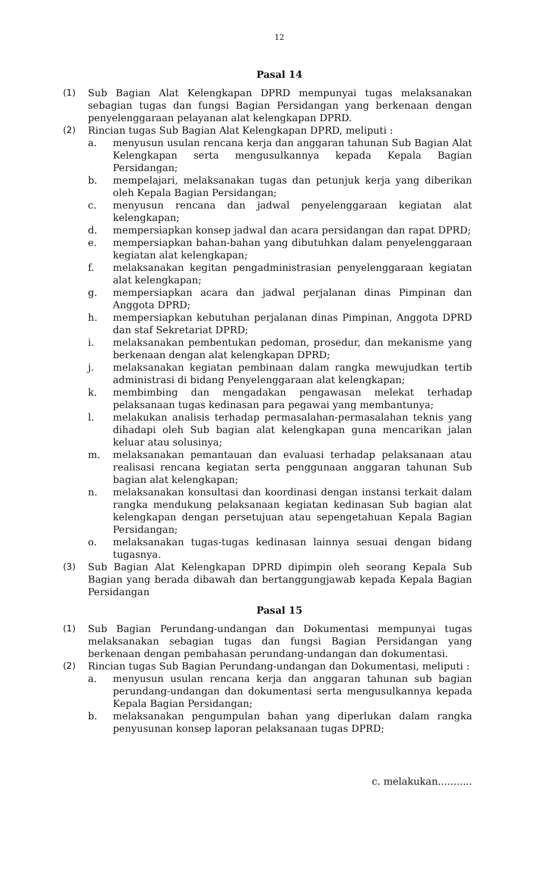12
Pasal 14
(1) Sub Bagian Alat Kelengkapan DPRD mempunyai tugas melaksanakan sebagian tugas dan fungsi Bagian Persidangan yang berkenaan dengan penyelenggaraan pelayanan alat kelengkapan DPRD.
(2) Rincian tugas Sub Bagian Alat Kelengkapan DPRD, meliputi :
a. menyusun usulan rencana kerja dan anggaran tahunan Sub Bagian Alat Kelengkapan serta mengusulkannya kepada Kepala Bagian Persidangan;
b. mempelajari, melaksanakan tugas dan petunjuk kerja yang diberikan oleh Kepala Bagian Persidangan;
c. menyusun rencana dan jadwal penyelenggaraan kegiatan alat kelengkapan;
d. mempersiapkan konsep jadwal dan acara persidangan dan rapat DPRD;
e. mempersiapkan bahan-bahan yang dibutuhkan dalam penyelenggaraan kegiatan alat kelengkapan;
f. melaksanakan kegitan pengadministrasian penyelenggaraan kegiatan alat kelengkapan;
g. mempersiapkan acara dan jadwal perjalanan dinas Pimpinan dan Anggota DPRD;
h. mempersiapkan kebutuhan perjalanan dinas Pimpinan, Anggota DPRD dan staf Sekretariat DPRD;
i. melaksanakan pembentukan pedoman, prosedur, dan mekanisme yang berkenaan dengan alat kelengkapan DPRD;
j. melaksanakan kegiatan pembinaan dalam rangka mewujudkan tertib administrasi di bidang Penyelenggaraan alat kelengkapan;
k. membimbing dan mengadakan pengawasan melekat terhadap pelaksanaan tugas kedinasan para pegawai yang membantunya;
l. melakukan analisis terhadap permasalahan-permasalahan teknis yang dihadapi oleh Sub bagian alat kelengkapan guna mencarikan jalan keluar atau solusinya;
m. melaksanakan pemantauan dan evaluasi terhadap pelaksanaan atau realisasi rencana kegiatan serta penggunaan anggaran tahunan Sub bagian alat kelengkapan;
n. melaksanakan konsultasi dan koordinasi dengan instansi terkait dalam rangka mendukung pelaksanaan kegiatan kedinasan Sub bagian alat kelengkapan dengan persetujuan atau sepengetahuan Kepala Bagian Persidangan;
o. melaksanakan tugas-tugas kedinasan lainnya sesuai dengan bidang tugasnya.
(3) Sub Bagian Alat Kelengkapan DPRD dipimpin oleh seorang Kepala Sub Bagian yang berada dibawah dan bertanggungjawab kepada Kepala Bagian Persidangan
Pasal 15
(1) Sub Bagian Perundang-undangan dan Dokumentasi mempunyai tugas melaksanakan sebagian tugas dan fungsi Bagian Persidangan yang berkenaan dengan pembahasan perundang-undangan dan dokumentasi.
(2) Rincian tugas Sub Bagian Perundang-undangan dan Dokumentasi, meliputi :
a. menyusun usulan rencana kerja dan anggaran tahunan sub bagian perundang-undangan dan dokumentasi serta mengusulkannya kepada Kepala Bagian Persidangan;
b. melaksanakan pengumpulan bahan yang diperlukan dalam rangka penyusunan konsep laporan pelaksanaan tugas DPRD;
c. melakukan...........